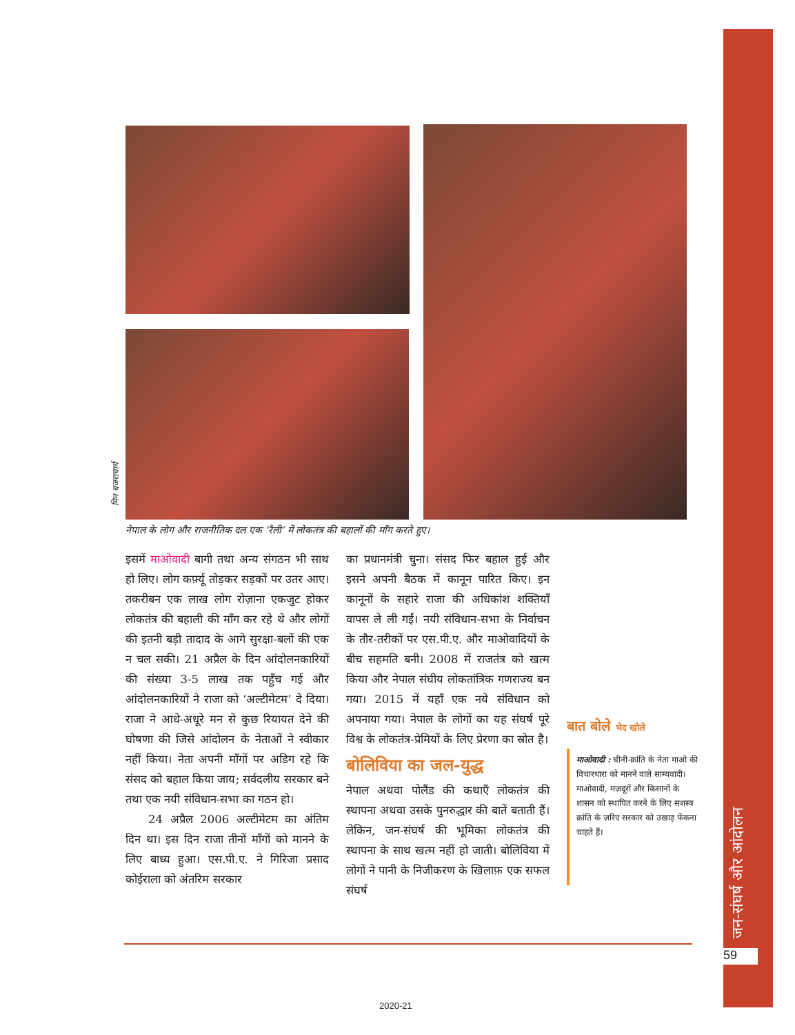जन-संघर्ष और आंदोलन
59
मिन बजराचार्य
नेपाल के लोग और राजनीतिक दल एक ‘रैली’ में लोकतंत्र की बहालों की माँग करते हुए।
इसमें माओवादी बागी तथा अन्य संगठन भी साथ हो लिए। लोग कर्फ़्यू तोड़कर सड़कों पर उतर आए। तकरीबन एक लाख लोग रोज़ाना एकजुट होकर लोकतंत्र की बहाली की माँग कर रहे थे और लोगों की इतनी बड़ी तादाद के आगे सुरक्षा-बलों की एक न चल सकी। 21 अप्रैल के दिन आंदोलनकारियों की संख्या 3-5 लाख तक पहुँच गई और आंदोलनकारियों ने राजा को ‘अल्टीमेटम’ दे दिया। राजा ने आधे-अधूरे मन से कुछ रियायत देने की घोषणा की जिसे आंदोलन के नेताओं ने स्वीकार नहीं किया। नेता अपनी माँगों पर अडिग रहे कि संसद को बहाल किया जाय; सर्वदलीय सरकार बने तथा एक नयी संविधान-सभा का गठन हो।
24 अप्रैल 2006 अल्टीमेटम का अंतिम दिन था। इस दिन राजा तीनों माँगों को मानने के लिए बाध्य हुआ। एस.पी.ए. ने गिरिजा प्रसाद कोईराला को अंतरिम सरकार
का प्रधानमंत्री चुना। संसद फिर बहाल हुई और इसने अपनी बैठक में कानून पारित किए। इन कानूनों के सहारे राजा की अधिकांश शक्तियाँ वापस ले ली गईं। नयी संविधान-सभा के निर्वाचन के तौर-तरीकों पर एस.पी.ए. और माओवादियों के बीच सहमति बनी। 2008 में राजतंत्र को खत्म किया और नेपाल संघीय लोकतांत्रिक गणराज्य बन गया। 2015 में यहाँ एक नये संविधान को अपनाया गया। नेपाल के लोगों का यह संघर्ष पूरे विश्व के लोकतंत्र-प्रेमियों के लिए प्रेरणा का स्रोत है।
बोलिविया का जल-युद्ध
नेपाल अथवा पोलैंड की कथाएँ लोकतंत्र की स्थापना अथवा उसके पुनरुद्धार की बातें बताती हैं। लेकिन, जन-संघर्ष की भूमिका लोकतंत्र की स्थापना के साथ खत्म नहीं हो जाती। बोलिविया में लोगों ने पानी के निजीकरण के खिलाफ़ एक सफल संघर्ष
बात बोले भेद खोले
माओवादी : चीनी-क्रांति के नेता माओ की विचारधारा को मानने वाले साम्यवादी। माओवादी, मज़दूरों और किसानों के शासन को स्थापित करने के लिए सशस्त्र क्रांति के ज़रिए सरकार को उखाड़ फेंकना चाहते हैं।
2020-21